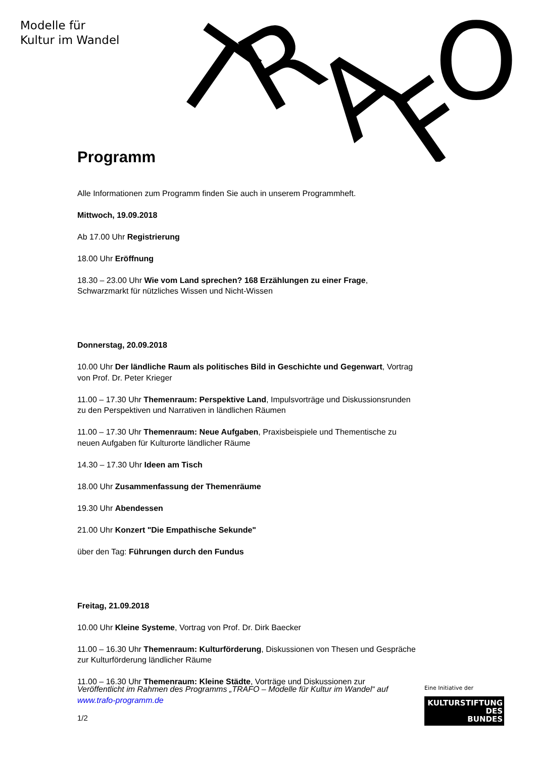Modelle für
Kultur im Wandel
T
R
A
F
O
Programm
Alle Informationen zum Programm finden Sie auch in unserem Programmheft.
Mittwoch, 19.09.2018
Ab 17.00 Uhr Registrierung
18.00 Uhr Eröffnung
18.30 – 23.00 Uhr Wie vom Land sprechen? 168 Erzählungen zu einer Frage, Schwarzmarkt für nützliches Wissen und Nicht-Wissen
Donnerstag, 20.09.2018
10.00 Uhr Der ländliche Raum als politisches Bild in Geschichte und Gegenwart, Vortrag von Prof. Dr. Peter Krieger
11.00 – 17.30 Uhr Themenraum: Perspektive Land, Impulsvorträge und Diskussionsrunden zu den Perspektiven und Narrativen in ländlichen Räumen
11.00 – 17.30 Uhr Themenraum: Neue Aufgaben, Praxisbeispiele und Thementische zu neuen Aufgaben für Kulturorte ländlicher Räume
14.30 – 17.30 Uhr Ideen am Tisch
18.00 Uhr Zusammenfassung der Themenräume
19.30 Uhr Abendessen
21.00 Uhr Konzert "Die Empathische Sekunde"
über den Tag: Führungen durch den Fundus
Freitag, 21.09.2018
10.00 Uhr Kleine Systeme, Vortrag von Prof. Dr. Dirk Baecker
11.00 – 16.30 Uhr Themenraum: Kulturförderung, Diskussionen von Thesen und Gespräche zur Kulturförderung ländlicher Räume
11.00 – 16.30 Uhr Themenraum: Kleine Städte, Vorträge und Diskussionen zur
Veröffentlicht im Rahmen des Programms „TRAFO – Modelle für Kultur im Wandel“ auf www.trafo-programm.de
1/2
Eine Initiative der
KULTURSTIFTUNG
DES
BUNDES